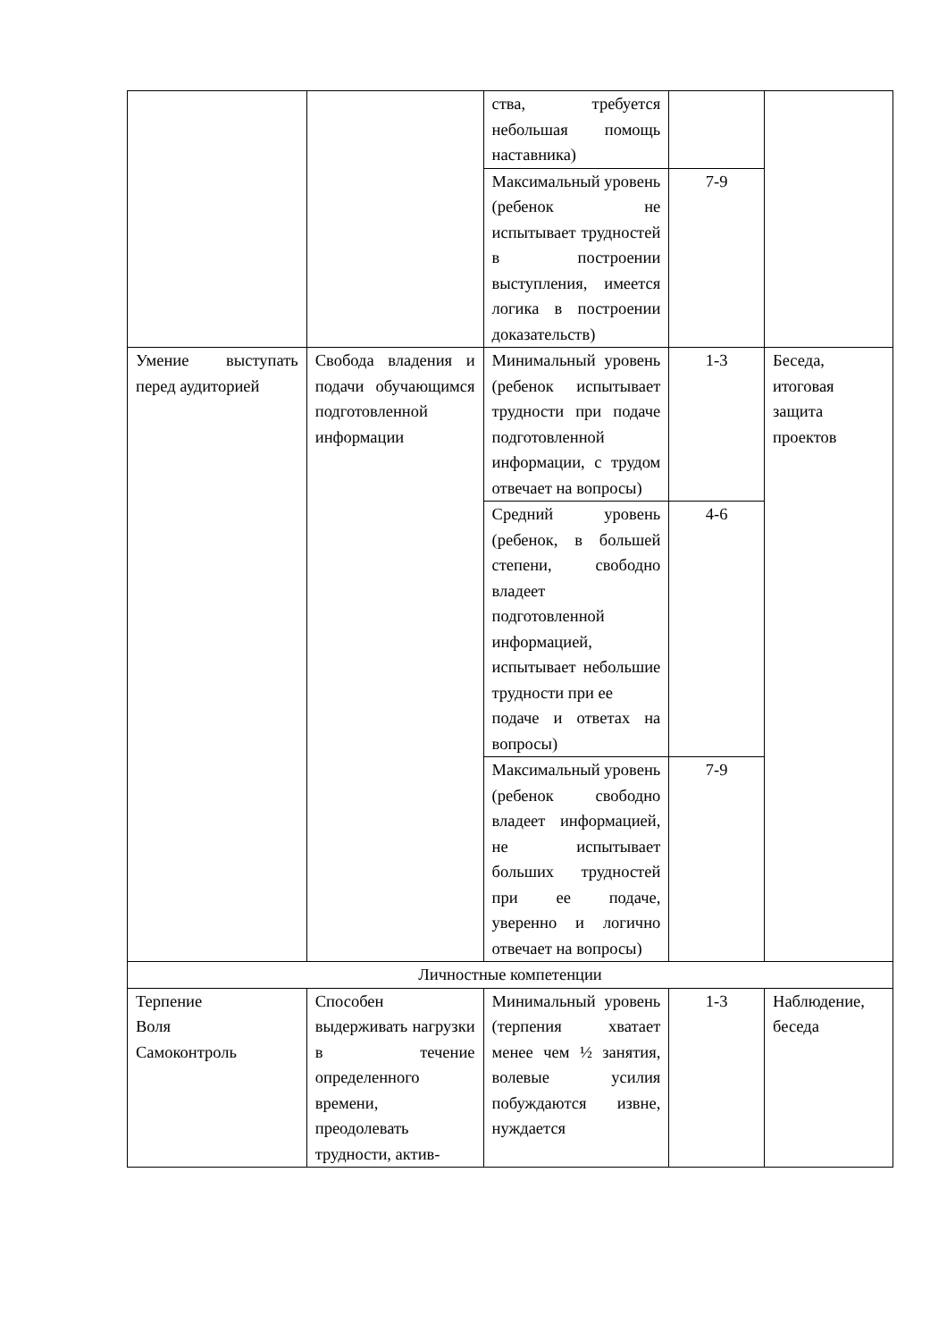| | | ства, требуется небольшая помощь наставника) | | |
| | | Максимальный уровень (ребенок не испытывает трудностей в построении выступления, имеется логика в построении доказательств) | 7-9 | |
| Умение выступать перед аудиторией | Свобода владения и подачи обучающимся подготовленной информации | Минимальный уровень (ребенок испытывает трудности при подаче подготовленной информации, с трудом отвечает на вопросы) | 1-3 | Беседа, итоговая защита проектов |
| | | Средний уровень (ребенок, в большей степени, свободно владеет подготовленной информацией, испытывает небольшие трудности при ее подаче и ответах на вопросы) | 4-6 | |
| | | Максимальный уровень (ребенок свободно владеет информацией, не испытывает больших трудностей при ее подаче, уверенно и логично отвечает на вопросы) | 7-9 | |
| Личностные компетенции | | | | |
| Терпение Воля Самоконтроль | Способен выдерживать нагрузки в течение определенного времени, преодолевать трудности, актив- | Минимальный уровень (терпения хватает менее чем ½ занятия, волевые усилия побуждаются извне, нуждается | 1-3 | Наблюдение, беседа |